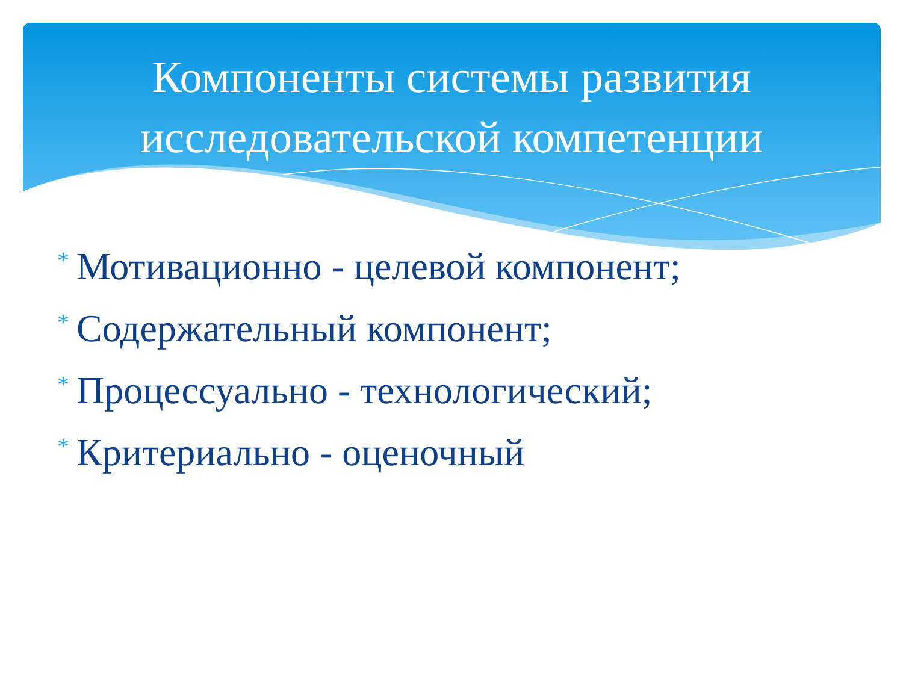Компоненты системы развития
исследовательской компетенции
* Мотивационно - целевой компонент;
* Содержательный компонент;
* Процессуально - технологический;
* Критериально - оценочный